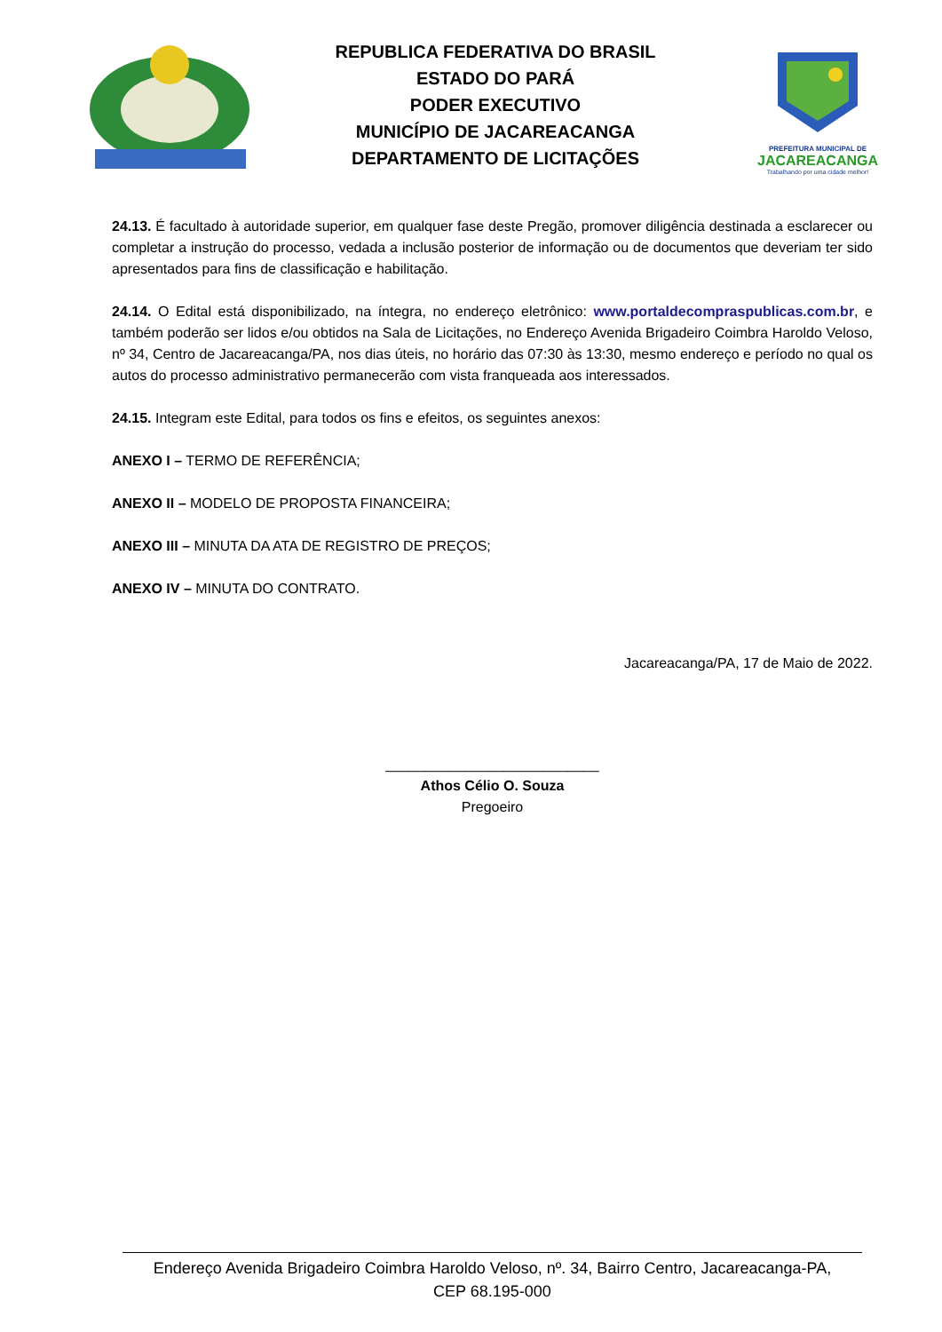REPUBLICA FEDERATIVA DO BRASIL
ESTADO DO PARÁ
PODER EXECUTIVO
MUNICÍPIO DE JACAREACANGA
DEPARTAMENTO DE LICITAÇÕES
PREFEITURA MUNICIPAL DE
JACAREACANGA
Trabalhando por uma cidade melhor!
24.13. É facultado à autoridade superior, em qualquer fase deste Pregão, promover diligência destinada a esclarecer ou completar a instrução do processo, vedada a inclusão posterior de informação ou de documentos que deveriam ter sido apresentados para fins de classificação e habilitação.
24.14. O Edital está disponibilizado, na íntegra, no endereço eletrônico: www.portaldecompraspublicas.com.br, e também poderão ser lidos e/ou obtidos na Sala de Licitações, no Endereço Avenida Brigadeiro Coimbra Haroldo Veloso, nº 34, Centro de Jacareacanga/PA, nos dias úteis, no horário das 07:30 às 13:30, mesmo endereço e período no qual os autos do processo administrativo permanecerão com vista franqueada aos interessados.
24.15. Integram este Edital, para todos os fins e efeitos, os seguintes anexos:
ANEXO I – TERMO DE REFERÊNCIA;
ANEXO II – MODELO DE PROPOSTA FINANCEIRA;
ANEXO III – MINUTA DA ATA DE REGISTRO DE PREÇOS;
ANEXO IV – MINUTA DO CONTRATO.
Jacareacanga/PA, 17 de Maio de 2022.
___________________________
Athos Célio O. Souza
Pregoeiro
Endereço Avenida Brigadeiro Coimbra Haroldo Veloso, nº. 34, Bairro Centro, Jacareacanga-PA,
CEP 68.195-000